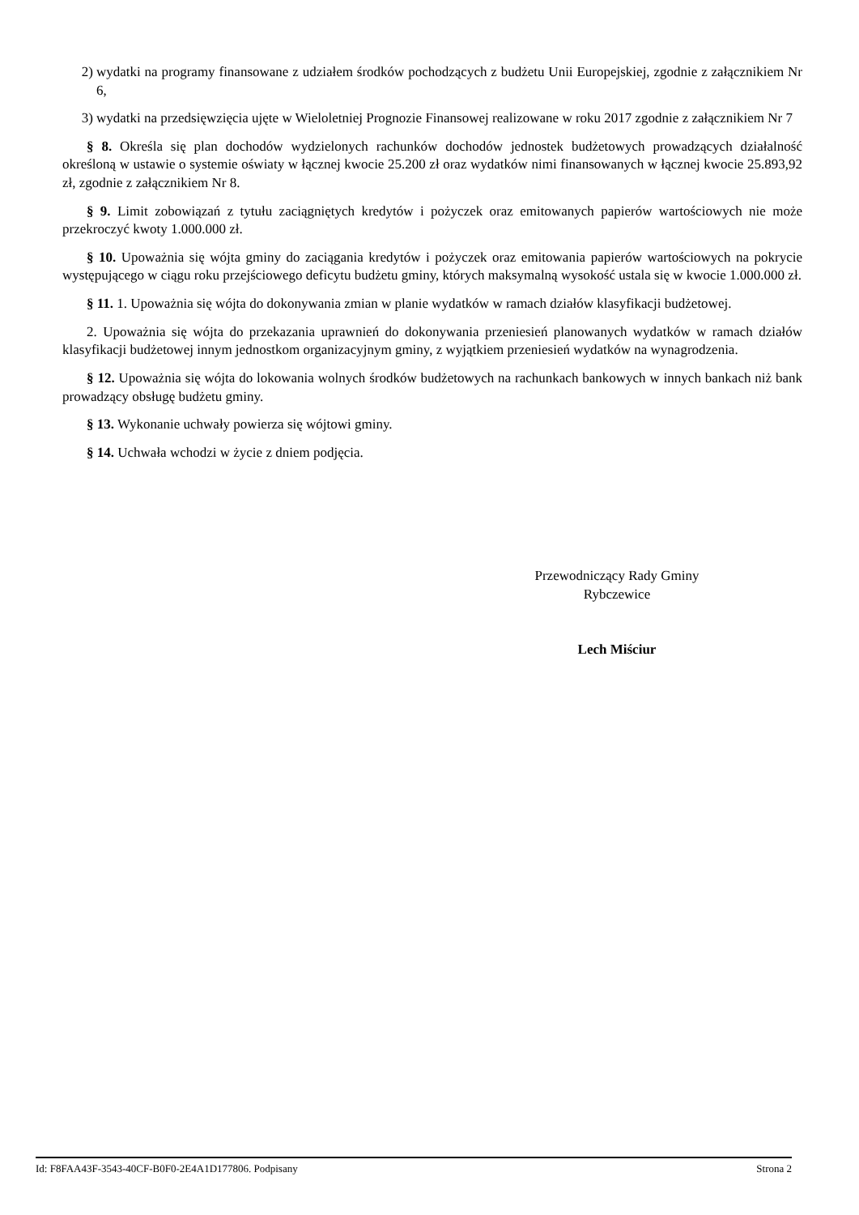2) wydatki na programy finansowane z udziałem środków pochodzących z budżetu Unii Europejskiej, zgodnie z załącznikiem Nr 6,
3) wydatki na przedsięwzięcia ujęte w Wieloletniej Prognozie Finansowej realizowane w roku 2017 zgodnie z załącznikiem Nr 7
§ 8. Określa się plan dochodów wydzielonych rachunków dochodów jednostek budżetowych prowadzących działalność określoną w ustawie o systemie oświaty w łącznej kwocie 25.200 zł oraz wydatków nimi finansowanych w łącznej kwocie 25.893,92 zł, zgodnie z załącznikiem Nr 8.
§ 9. Limit zobowiązań z tytułu zaciągniętych kredytów i pożyczek oraz emitowanych papierów wartościowych nie może przekroczyć kwoty 1.000.000 zł.
§ 10. Upoważnia się wójta gminy do zaciągania kredytów i pożyczek oraz emitowania papierów wartościowych na pokrycie występującego w ciągu roku przejściowego deficytu budżetu gminy, których maksymalną wysokość ustala się w kwocie 1.000.000 zł.
§ 11. 1. Upoważnia się wójta do dokonywania zmian w planie wydatków w ramach działów klasyfikacji budżetowej.
2. Upoważnia się wójta do przekazania uprawnień do dokonywania przeniesień planowanych wydatków w ramach działów klasyfikacji budżetowej innym jednostkom organizacyjnym gminy, z wyjątkiem przeniesień wydatków na wynagrodzenia.
§ 12. Upoważnia się wójta do lokowania wolnych środków budżetowych na rachunkach bankowych w innych bankach niż bank prowadzący obsługę budżetu gminy.
§ 13. Wykonanie uchwały powierza się wójtowi gminy.
§ 14. Uchwała wchodzi w życie z dniem podjęcia.
Przewodniczący Rady Gminy
Rybczewice
Lech Miściur
Id: F8FAA43F-3543-40CF-B0F0-2E4A1D177806. Podpisany Strona 2